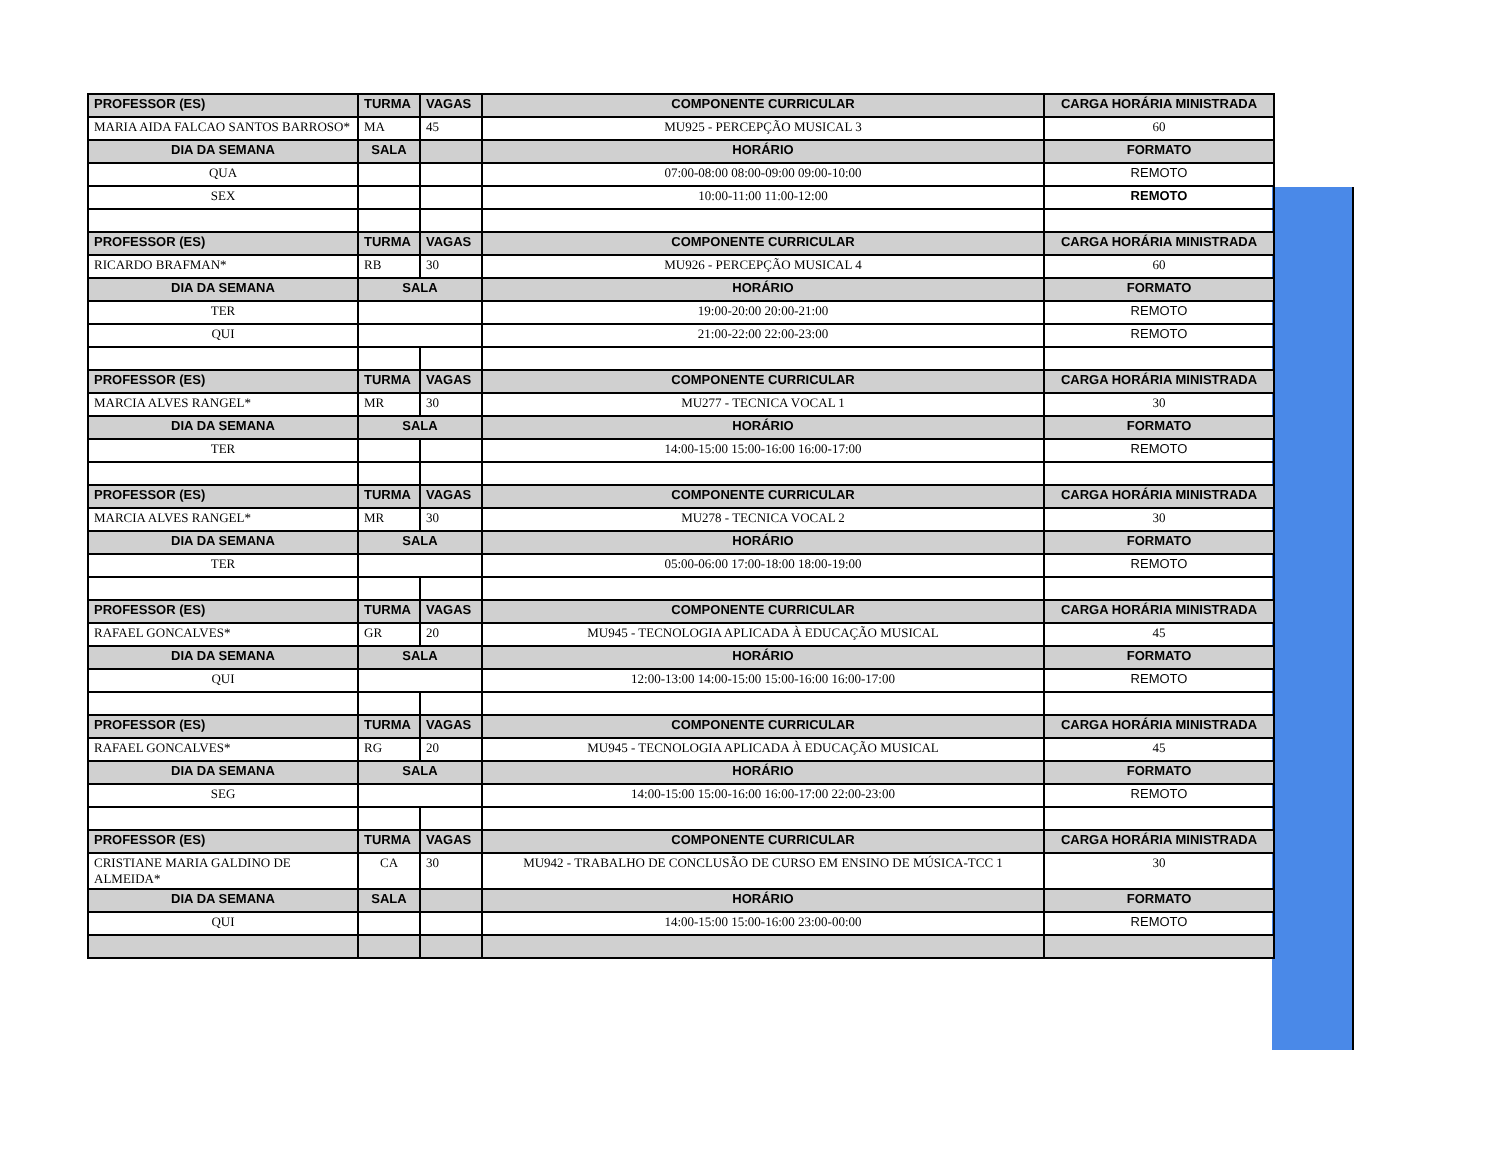| PROFESSOR (ES) | TURMA | VAGAS | COMPONENTE CURRICULAR | CARGA HORÁRIA MINISTRADA |
| --- | --- | --- | --- | --- |
| MARIA AIDA FALCAO SANTOS BARROSO* | MA | 45 | MU925 - PERCEPÇÃO MUSICAL 3 | 60 |
| DIA DA SEMANA | SALA | | HORÁRIO | FORMATO |
| QUA | | | 07:00-08:00 08:00-09:00 09:00-10:00 | REMOTO |
| SEX | | | 10:00-11:00 11:00-12:00 | REMOTO |
| PROFESSOR (ES) | TURMA | VAGAS | COMPONENTE CURRICULAR | CARGA HORÁRIA MINISTRADA |
| RICARDO BRAFMAN* | RB | 30 | MU926 - PERCEPÇÃO MUSICAL 4 | 60 |
| DIA DA SEMANA | SALA | | HORÁRIO | FORMATO |
| TER | | | 19:00-20:00 20:00-21:00 | REMOTO |
| QUI | | | 21:00-22:00 22:00-23:00 | REMOTO |
| PROFESSOR (ES) | TURMA | VAGAS | COMPONENTE CURRICULAR | CARGA HORÁRIA MINISTRADA |
| MARCIA ALVES RANGEL* | MR | 30 | MU277 - TECNICA VOCAL 1 | 30 |
| DIA DA SEMANA | SALA | | HORÁRIO | FORMATO |
| TER | | | 14:00-15:00 15:00-16:00 16:00-17:00 | REMOTO |
| PROFESSOR (ES) | TURMA | VAGAS | COMPONENTE CURRICULAR | CARGA HORÁRIA MINISTRADA |
| MARCIA ALVES RANGEL* | MR | 30 | MU278 - TECNICA VOCAL 2 | 30 |
| DIA DA SEMANA | SALA | | HORÁRIO | FORMATO |
| TER | | | 05:00-06:00 17:00-18:00 18:00-19:00 | REMOTO |
| PROFESSOR (ES) | TURMA | VAGAS | COMPONENTE CURRICULAR | CARGA HORÁRIA MINISTRADA |
| RAFAEL GONCALVES* | GR | 20 | MU945 - TECNOLOGIA APLICADA À EDUCAÇÃO MUSICAL | 45 |
| DIA DA SEMANA | SALA | | HORÁRIO | FORMATO |
| QUI | | | 12:00-13:00 14:00-15:00 15:00-16:00 16:00-17:00 | REMOTO |
| PROFESSOR (ES) | TURMA | VAGAS | COMPONENTE CURRICULAR | CARGA HORÁRIA MINISTRADA |
| RAFAEL GONCALVES* | RG | 20 | MU945 - TECNOLOGIA APLICADA À EDUCAÇÃO MUSICAL | 45 |
| DIA DA SEMANA | SALA | | HORÁRIO | FORMATO |
| SEG | | | 14:00-15:00 15:00-16:00 16:00-17:00 22:00-23:00 | REMOTO |
| PROFESSOR (ES) | TURMA | VAGAS | COMPONENTE CURRICULAR | CARGA HORÁRIA MINISTRADA |
| CRISTIANE MARIA GALDINO DE ALMEIDA* | CA | 30 | MU942 - TRABALHO DE CONCLUSÃO DE CURSO EM ENSINO DE MÚSICA-TCC 1 | 30 |
| DIA DA SEMANA | SALA | | HORÁRIO | FORMATO |
| QUI | | | 14:00-15:00 15:00-16:00 23:00-00:00 | REMOTO |